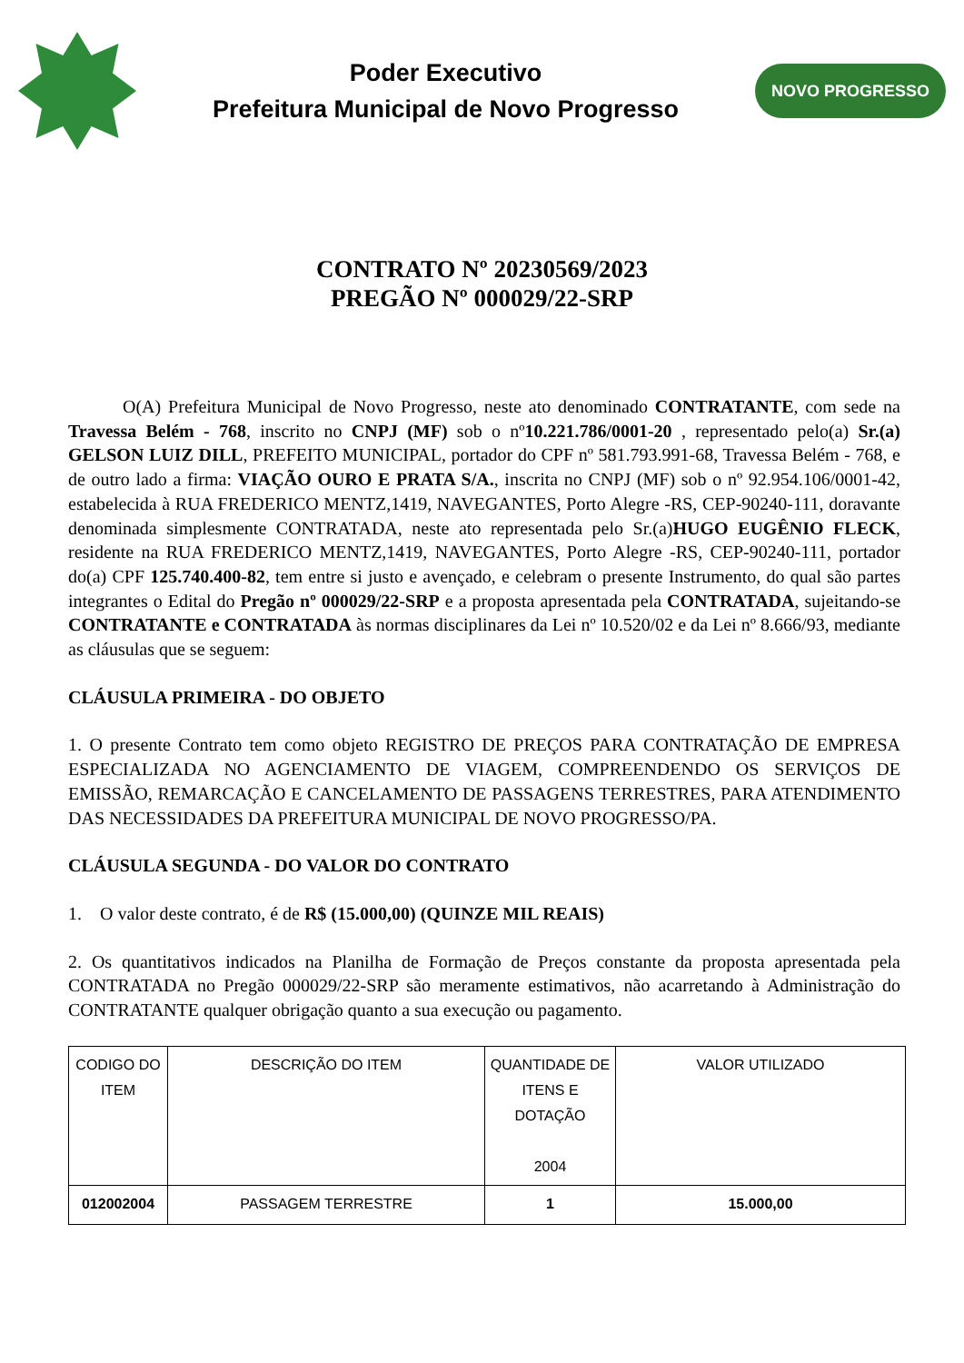Poder Executivo
Prefeitura Municipal de Novo Progresso
NOVO PROGRESSO
CONTRATO Nº 20230569/2023
PREGÃO Nº 000029/22-SRP
O(A) Prefeitura Municipal de Novo Progresso, neste ato denominado CONTRATANTE, com sede na Travessa Belém - 768, inscrito no CNPJ (MF) sob o nº10.221.786/0001-20 , representado pelo(a) Sr.(a) GELSON LUIZ DILL, PREFEITO MUNICIPAL, portador do CPF nº 581.793.991-68, Travessa Belém - 768, e de outro lado a firma: VIAÇÃO OURO E PRATA S/A., inscrita no CNPJ (MF) sob o nº 92.954.106/0001-42, estabelecida à RUA FREDERICO MENTZ,1419, NAVEGANTES, Porto Alegre -RS, CEP-90240-111, doravante denominada simplesmente CONTRATADA, neste ato representada pelo Sr.(a)HUGO EUGÊNIO FLECK, residente na RUA FREDERICO MENTZ,1419, NAVEGANTES, Porto Alegre -RS, CEP-90240-111, portador do(a) CPF 125.740.400-82, tem entre si justo e avençado, e celebram o presente Instrumento, do qual são partes integrantes o Edital do Pregão nº 000029/22-SRP e a proposta apresentada pela CONTRATADA, sujeitando-se CONTRATANTE e CONTRATADA às normas disciplinares da Lei nº 10.520/02 e da Lei nº 8.666/93, mediante as cláusulas que se seguem:
CLÁUSULA PRIMEIRA - DO OBJETO
1. O presente Contrato tem como objeto REGISTRO DE PREÇOS PARA CONTRATAÇÃO DE EMPRESA ESPECIALIZADA NO AGENCIAMENTO DE VIAGEM, COMPREENDENDO OS SERVIÇOS DE EMISSÃO, REMARCAÇÃO E CANCELAMENTO DE PASSAGENS TERRESTRES, PARA ATENDIMENTO DAS NECESSIDADES DA PREFEITURA MUNICIPAL DE NOVO PROGRESSO/PA.
CLÁUSULA SEGUNDA - DO VALOR DO CONTRATO
1. O valor deste contrato, é de R$ (15.000,00) (QUINZE MIL REAIS)
2. Os quantitativos indicados na Planilha de Formação de Preços constante da proposta apresentada pela CONTRATADA no Pregão 000029/22-SRP são meramente estimativos, não acarretando à Administração do CONTRATANTE qualquer obrigação quanto a sua execução ou pagamento.
| CODIGO DO ITEM | DESCRIÇÃO DO ITEM | QUANTIDADE DE ITENS E DOTAÇÃO 2004 | VALOR UTILIZADO |
| 012002004 | PASSAGEM TERRESTRE | 1 | 15.000,00 |